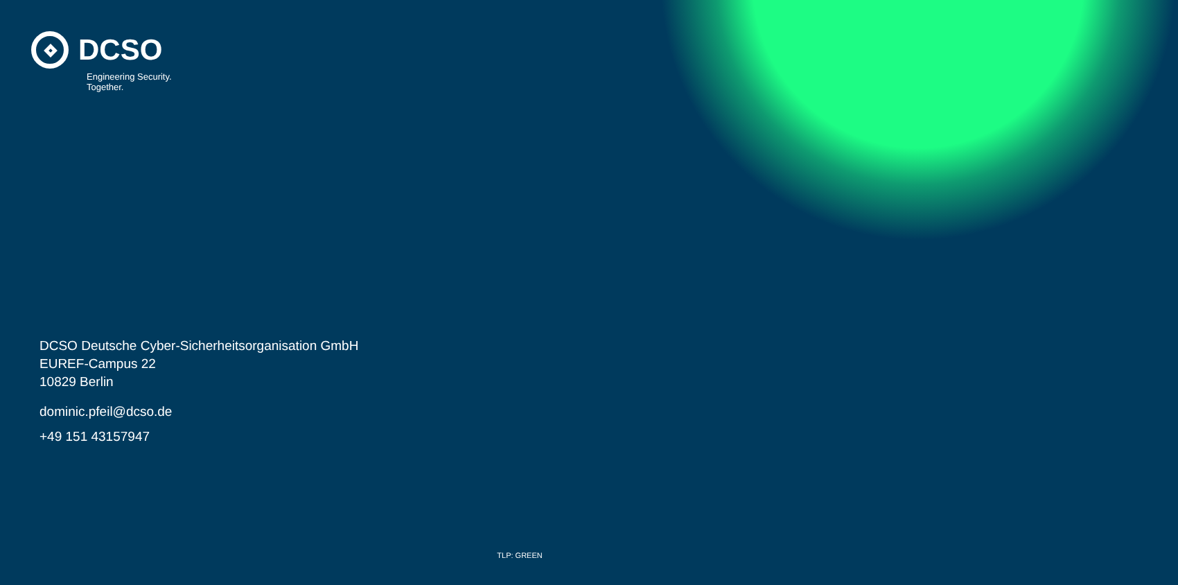DCSO
Engineering Security.
Together.
DCSO Deutsche Cyber-Sicherheitsorganisation GmbH
EUREF-Campus 22
10829 Berlin
dominic.pfeil@dcso.de
+49 151 43157947
TLP: GREEN